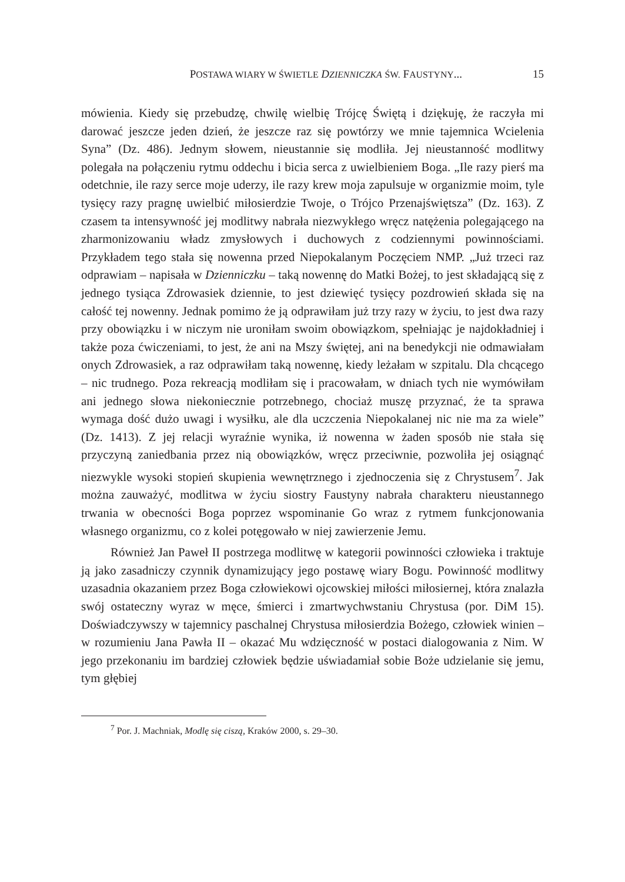POSTAWA WIARY W ŚWIETLE DZIENNICZKA ŚW. FAUSTYNY... 15
mówienia. Kiedy się przebudzę, chwilę wielbię Trójcę Świętą i dziękuję, że raczyła mi darować jeszcze jeden dzień, że jeszcze raz się powtórzy we mnie tajemnica Wcielenia Syna” (Dz. 486). Jednym słowem, nieustannie się modliła. Jej nieustanność modlitwy polegała na połączeniu rytmu oddechu i bicia serca z uwielbieniem Boga. „Ile razy pierś ma odetchnie, ile razy serce moje uderzy, ile razy krew moja zapulsuje w organizmie moim, tyle tysięcy razy pragnę uwielbić miłosierdzie Twoje, o Trójco Przenajświętsza” (Dz. 163). Z czasem ta intensywność jej modlitwy nabrała niezwykłego wręcz natężenia polegającego na zharmonizowaniu władz zmysłowych i duchowych z codziennymi powinnościami. Przykładem tego stała się nowenna przed Niepokalanym Poczęciem NMP. „Już trzeci raz odprawiam – napisała w Dzienniczku – taką nowennę do Matki Bożej, to jest składającą się z jednego tysiąca Zdrowasiek dziennie, to jest dziewięć tysięcy pozdrowień składa się na całość tej nowenny. Jednak pomimo że ją odprawiłam już trzy razy w życiu, to jest dwa razy przy obowiązku i w niczym nie uroniłam swoim obowiązkom, spełniając je najdokładniej i także poza ćwiczeniami, to jest, że ani na Mszy świętej, ani na benedykcji nie odmawiałam onych Zdrowasiek, a raz odprawiłam taką nowennę, kiedy leżałam w szpitalu. Dla chcącego – nic trudnego. Poza rekreacją modliłam się i pracowałam, w dniach tych nie wymówiłam ani jednego słowa niekoniecznie potrzebnego, chociaż muszę przyznać, że ta sprawa wymaga dość dużo uwagi i wysiłku, ale dla uczczenia Niepokalanej nic nie ma za wiele” (Dz. 1413). Z jej relacji wyraźnie wynika, iż nowenna w żaden sposób nie stała się przyczyną zaniedbania przez nią obowiązków, wręcz przeciwnie, pozwoliła jej osiągnąć niezwykle wysoki stopień skupienia wewnętrznego i zjednoczenia się z Chrystusem<sup>7</sup>. Jak można zauważyć, modlitwa w życiu siostry Faustyny nabrała charakteru nieustannego trwania w obecności Boga poprzez wspominanie Go wraz z rytmem funkcjonowania własnego organizmu, co z kolei potęgowało w niej zawierzenie Jemu.
Również Jan Paweł II postrzega modlitwę w kategorii powinności człowieka i traktuje ją jako zasadniczy czynnik dynamizujący jego postawę wiary Bogu. Powinność modlitwy uzasadnia okazaniem przez Boga człowiekowi ojcowskiej miłości miłosiernej, która znalazła swój ostateczny wyraz w męce, śmierci i zmartwychwstaniu Chrystusa (por. DiM 15). Doświadczywszy w tajemnicy paschalnej Chrystusa miłosierdzia Bożego, człowiek winien – w rozumieniu Jana Pawła II – okazać Mu wdzięczność w postaci dialogowania z Nim. W jego przekonaniu im bardziej człowiek będzie uświadamiał sobie Boże udzielanie się jemu, tym głębiej
<sup>7</sup> Por. J. Machniak, Modlę się ciszą, Kraków 2000, s. 29–30.